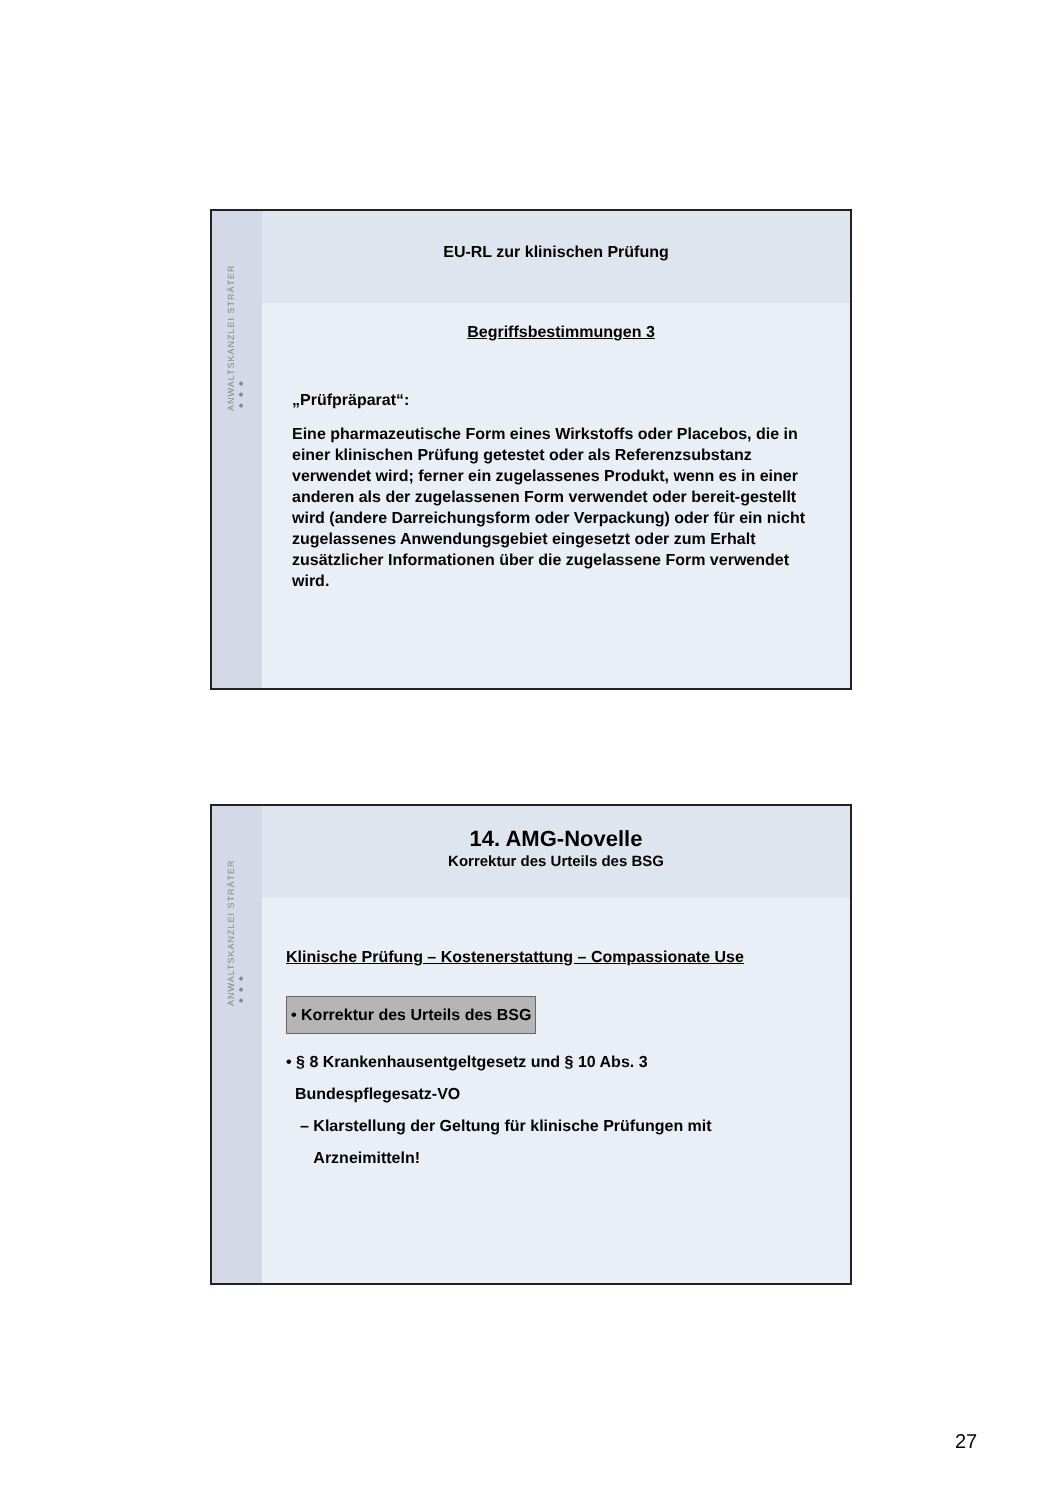ANWALTSKANZLEI STRÄTER ●●●
EU-RL zur klinischen Prüfung
Begriffsbestimmungen 3
„Prüfpräparat“:
Eine pharmazeutische Form eines Wirkstoffs oder Placebos, die in einer klinischen Prüfung getestet oder als Referenzsubstanz verwendet wird; ferner ein zugelassenes Produkt, wenn es in einer anderen als der zugelassenen Form verwendet oder bereit-gestellt wird (andere Darreichungsform oder Verpackung) oder für ein nicht zugelassenes Anwendungsgebiet eingesetzt oder zum Erhalt zusätzlicher Informationen über die zugelassene Form verwendet wird.
ANWALTSKANZLEI STRÄTER ●●●
14. AMG-Novelle
Korrektur des Urteils des BSG
Klinische Prüfung – Kostenerstattung – Compassionate Use
• Korrektur des Urteils des BSG
• § 8 Krankenhausentgeltgesetz und § 10 Abs. 3
Bundespflegesatz-VO
– Klarstellung der Geltung für klinische Prüfungen mit
Arzneimitteln!
27